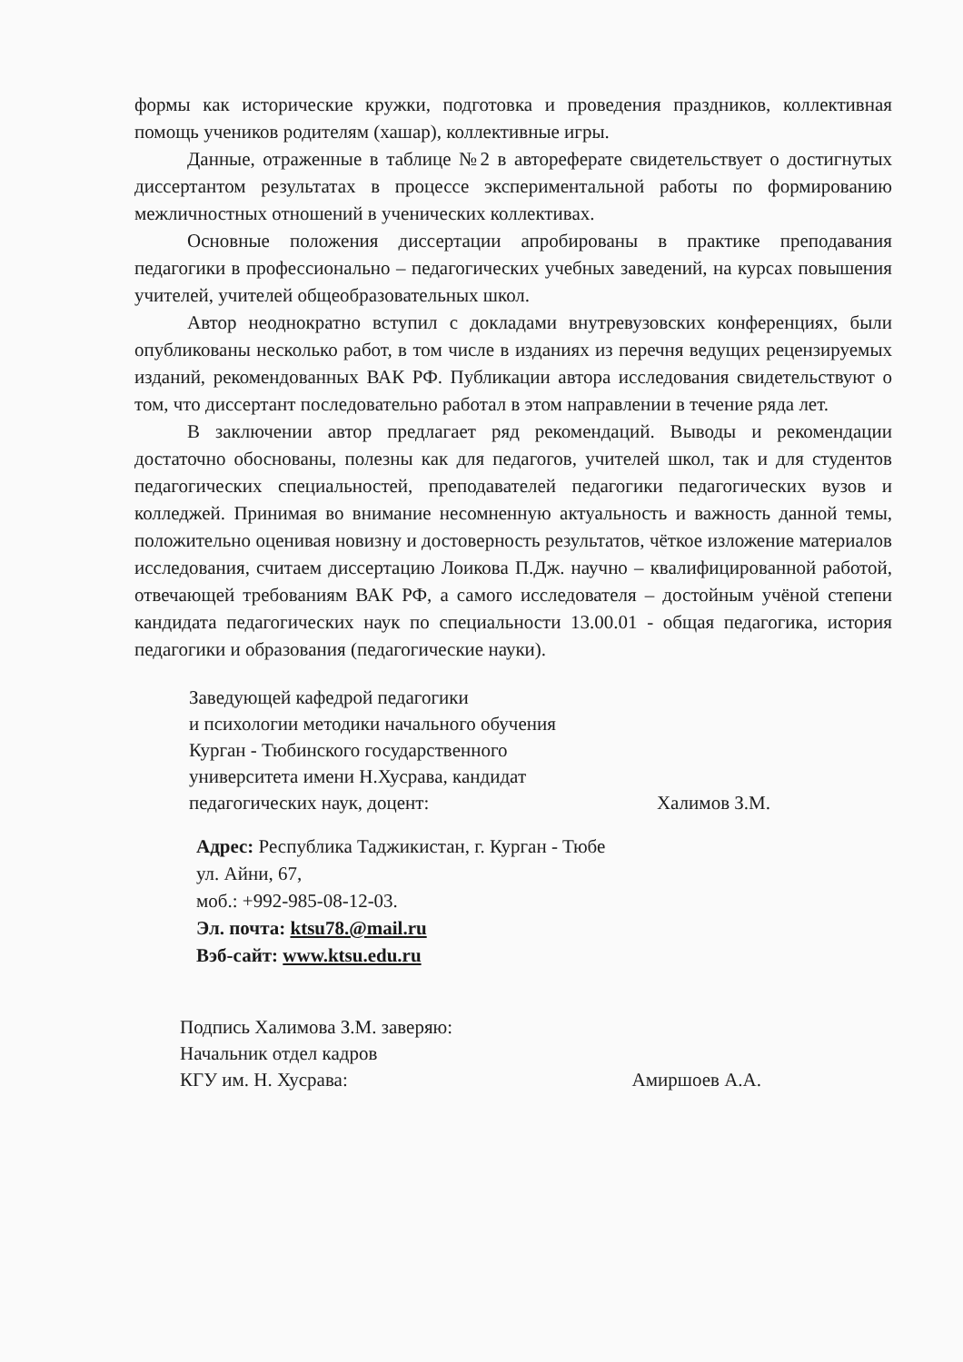формы как исторические кружки, подготовка и проведения праздников, коллективная помощь учеников родителям (хашар), коллективные игры.
Данные, отраженные в таблице №2 в автореферате свидетельствует о достигнутых диссертантом результатах в процессе экспериментальной работы по формированию межличностных отношений в ученических коллективах.
Основные положения диссертации апробированы в практике преподавания педагогики в профессионально – педагогических учебных заведений, на курсах повышения учителей, учителей общеобразовательных школ.
Автор неоднократно вступил с докладами внутревузовских конференциях, были опубликованы несколько работ, в том числе в изданиях из перечня ведущих рецензируемых изданий, рекомендованных ВАК РФ. Публикации автора исследования свидетельствуют о том, что диссертант последовательно работал в этом направлении в течение ряда лет.
В заключении автор предлагает ряд рекомендаций. Выводы и рекомендации достаточно обоснованы, полезны как для педагогов, учителей школ, так и для студентов педагогических специальностей, преподавателей педагогики педагогических вузов и колледжей. Принимая во внимание несомненную актуальность и важность данной темы, положительно оценивая новизну и достоверность результатов, чёткое изложение материалов исследования, считаем диссертацию Лоикова П.Дж. научно – квалифицированной работой, отвечающей требованиям ВАК РФ, а самого исследователя – достойным учёной степени кандидата педагогических наук по специальности 13.00.01 - общая педагогика, история педагогики и образования (педагогические науки).
Заведующей кафедрой педагогики
и психологии методики начального обучения
Курган - Тюбинского государственного
университета имени Н.Хусрава, кандидат
педагогических наук, доцент: Халимов З.М.
Адрес: Республика Таджикистан, г. Курган - Тюбе
ул. Айни, 67,
моб.: +992-985-08-12-03.
Эл. почта: ktsu78.@mail.ru
Вэб-сайт: www.ktsu.edu.ru
Подпись Халимова З.М. заверяю:
Начальник отдел кадров
КГУ им. Н. Хусрава: Амиршоев А.А.